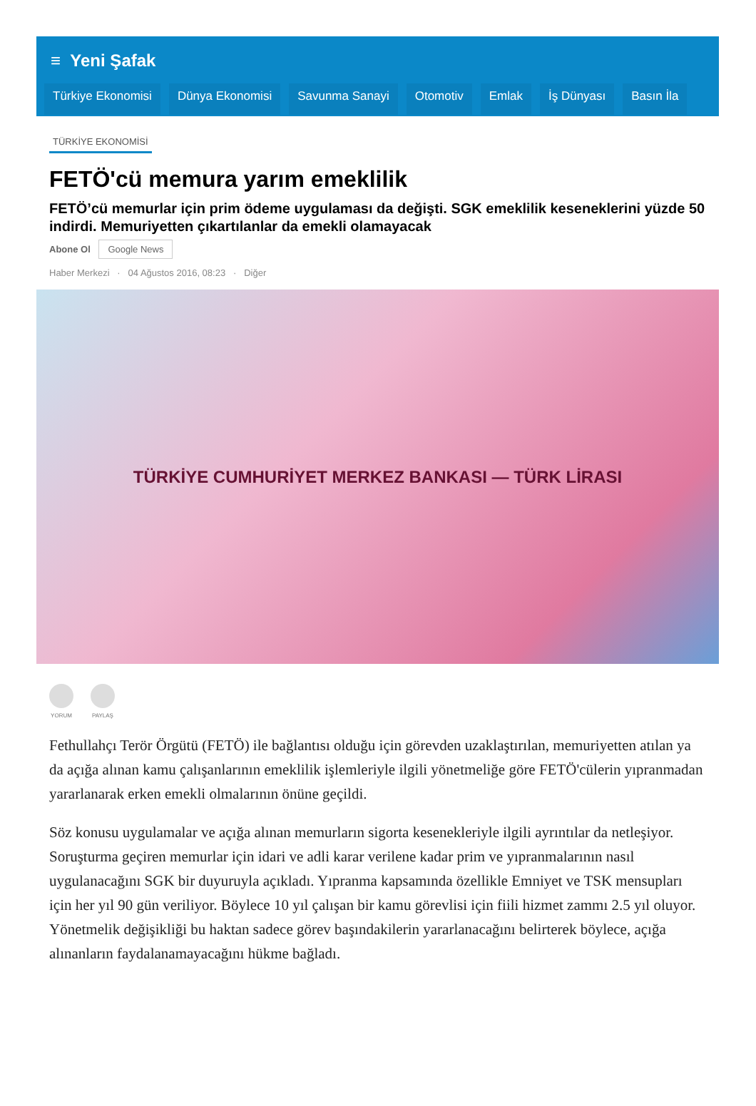≡ Yeni Şafak
Türkiye Ekonomisi Dünya Ekonomisi Savunma Sanayi Otomotiv Emlak İş Dünyası Basın İla
TÜRKİYE EKONOMİSİ
FETÖ'cü memura yarım emeklilik
FETÖ’cü memurlar için prim ödeme uygulaması da değişti. SGK emeklilik keseneklerini yüzde 50 indirdi. Memuriyetten çıkartılanlar da emekli olamayacak
Abone Ol Google News
Haber Merkezi · 04 Ağustos 2016, 08:23 · Diğer
TÜRKİYE CUMHURİYET MERKEZ BANKASI — TÜRK LİRASI
YORUM PAYLAŞ
Fethullahçı Terör Örgütü (FETÖ) ile bağlantısı olduğu için görevden uzaklaştırılan, memuriyetten atılan ya da açığa alınan kamu çalışanlarının emeklilik işlemleriyle ilgili yönetmeliğe göre FETÖ'cülerin yıpranmadan yararlanarak erken emekli olmalarının önüne geçildi.
Söz konusu uygulamalar ve açığa alınan memurların sigorta kesenekleriyle ilgili ayrıntılar da netleşiyor. Soruşturma geçiren memurlar için idari ve adli karar verilene kadar prim ve yıpranmalarının nasıl uygulanacağını SGK bir duyuruyla açıkladı. Yıpranma kapsamında özellikle Emniyet ve TSK mensupları için her yıl 90 gün veriliyor. Böylece 10 yıl çalışan bir kamu görevlisi için fiili hizmet zammı 2.5 yıl oluyor. Yönetmelik değişikliği bu haktan sadece görev başındakilerin yararlanacağını belirterek böylece, açığa alınanların faydalanamayacağını hükme bağladı.